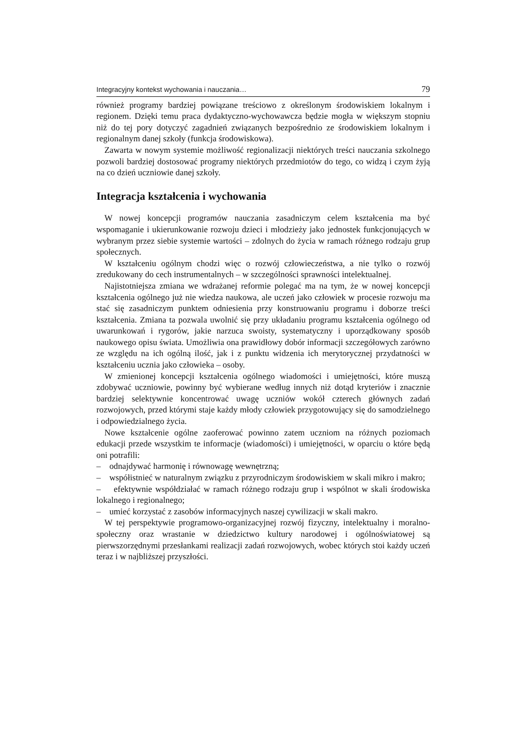Integracyjny kontekst wychowania i nauczania… 79
również programy bardziej powiązane treściowo z określonym środowiskiem lokalnym i regionem. Dzięki temu praca dydaktyczno-wychowawcza będzie mogła w większym stopniu niż do tej pory dotyczyć zagadnień związanych bezpośrednio ze środowiskiem lokalnym i regionalnym danej szkoły (funkcja środowiskowa).
Zawarta w nowym systemie możliwość regionalizacji niektórych treści nauczania szkolnego pozwoli bardziej dostosować programy niektórych przedmiotów do tego, co widzą i czym żyją na co dzień uczniowie danej szkoły.
Integracja kształcenia i wychowania
W nowej koncepcji programów nauczania zasadniczym celem kształcenia ma być wspomaganie i ukierunkowanie rozwoju dzieci i młodzieży jako jednostek funkcjonujących w wybranym przez siebie systemie wartości – zdolnych do życia w ramach różnego rodzaju grup społecznych.
W kształceniu ogólnym chodzi więc o rozwój człowieczeństwa, a nie tylko o rozwój zredukowany do cech instrumentalnych – w szczególności sprawności intelektualnej.
Najistotniejsza zmiana we wdrażanej reformie polegać ma na tym, że w nowej koncepcji kształcenia ogólnego już nie wiedza naukowa, ale uczeń jako człowiek w procesie rozwoju ma stać się zasadniczym punktem odniesienia przy konstruowaniu programu i doborze treści kształcenia. Zmiana ta pozwala uwolnić się przy układaniu programu kształcenia ogólnego od uwarunkowań i rygorów, jakie narzuca swoisty, systematyczny i uporządkowany sposób naukowego opisu świata. Umożliwia ona prawidłowy dobór informacji szczegółowych zarówno ze względu na ich ogólną ilość, jak i z punktu widzenia ich merytorycznej przydatności w kształceniu ucznia jako człowieka – osoby.
W zmienionej koncepcji kształcenia ogólnego wiadomości i umiejętności, które muszą zdobywać uczniowie, powinny być wybierane według innych niż dotąd kryteriów i znacznie bardziej selektywnie koncentrować uwagę uczniów wokół czterech głównych zadań rozwojowych, przed którymi staje każdy młody człowiek przygotowujący się do samodzielnego i odpowiedzialnego życia.
Nowe kształcenie ogólne zaoferować powinno zatem uczniom na różnych poziomach edukacji przede wszystkim te informacje (wiadomości) i umiejętności, w oparciu o które będą oni potrafili:
– odnajdywać harmonię i równowagę wewnętrzną;
– współistnieć w naturalnym związku z przyrodniczym środowiskiem w skali mikro i makro;
– efektywnie współdziałać w ramach różnego rodzaju grup i wspólnot w skali środowiska lokalnego i regionalnego;
– umieć korzystać z zasobów informacyjnych naszej cywilizacji w skali makro.
W tej perspektywie programowo-organizacyjnej rozwój fizyczny, intelektualny i moralno-społeczny oraz wrastanie w dziedzictwo kultury narodowej i ogólnoświatowej są pierwszorzędnymi przesłankami realizacji zadań rozwojowych, wobec których stoi każdy uczeń teraz i w najbliższej przyszłości.